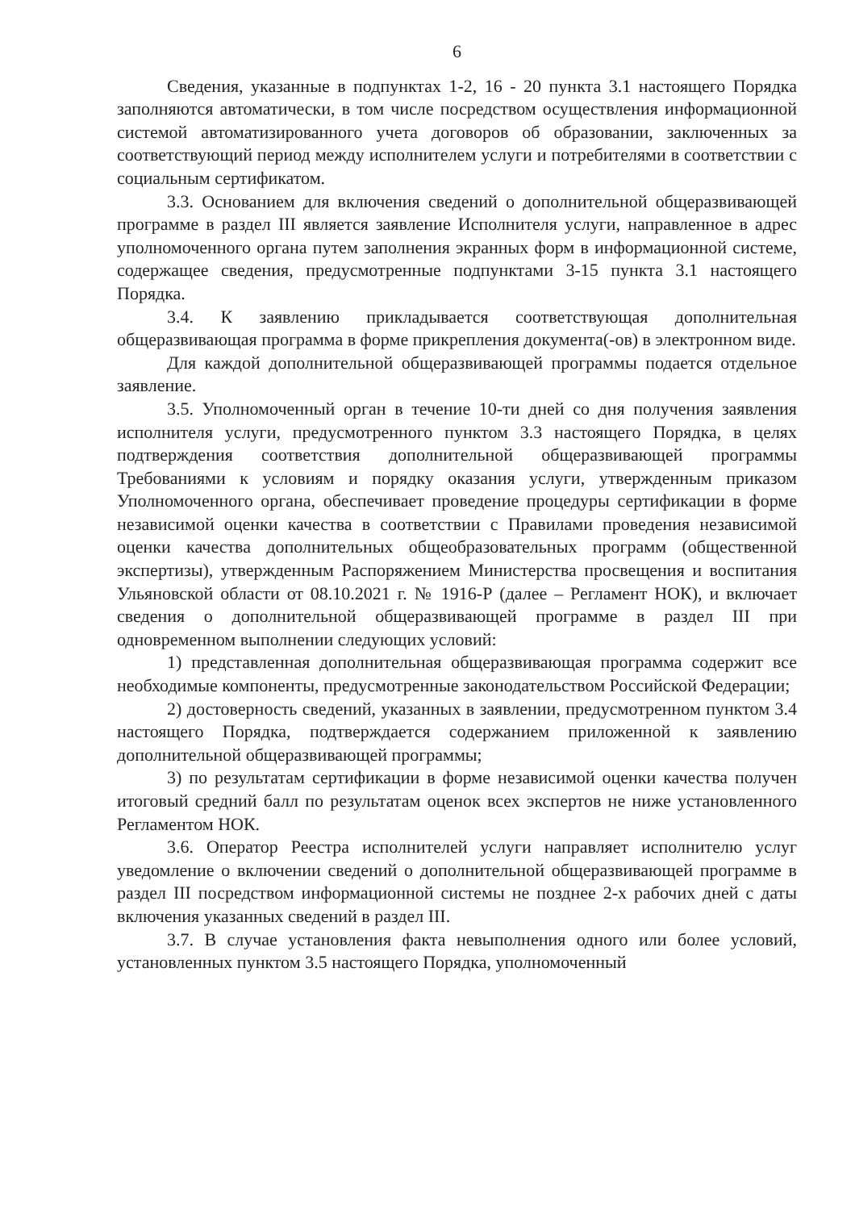6
Сведения, указанные в подпунктах 1-2, 16 - 20 пункта 3.1 настоящего Порядка заполняются автоматически, в том числе посредством осуществления информационной системой автоматизированного учета договоров об образовании, заключенных за соответствующий период между исполнителем услуги и потребителями в соответствии с социальным сертификатом.
3.3. Основанием для включения сведений о дополнительной общеразвивающей программе в раздел III является заявление Исполнителя услуги, направленное в адрес уполномоченного органа путем заполнения экранных форм в информационной системе, содержащее сведения, предусмотренные подпунктами 3-15 пункта 3.1 настоящего Порядка.
3.4. К заявлению прикладывается соответствующая дополнительная общеразвивающая программа в форме прикрепления документа(-ов) в электронном виде.
Для каждой дополнительной общеразвивающей программы подается отдельное заявление.
3.5. Уполномоченный орган в течение 10-ти дней со дня получения заявления исполнителя услуги, предусмотренного пунктом 3.3 настоящего Порядка, в целях подтверждения соответствия дополнительной общеразвивающей программы Требованиями к условиям и порядку оказания услуги, утвержденным приказом Уполномоченного органа, обеспечивает проведение процедуры сертификации в форме независимой оценки качества в соответствии с Правилами проведения независимой оценки качества дополнительных общеобразовательных программ (общественной экспертизы), утвержденным Распоряжением Министерства просвещения и воспитания Ульяновской области от 08.10.2021 г. № 1916-Р (далее – Регламент НОК), и включает сведения о дополнительной общеразвивающей программе в раздел III при одновременном выполнении следующих условий:
1) представленная дополнительная общеразвивающая программа содержит все необходимые компоненты, предусмотренные законодательством Российской Федерации;
2) достоверность сведений, указанных в заявлении, предусмотренном пунктом 3.4 настоящего Порядка, подтверждается содержанием приложенной к заявлению дополнительной общеразвивающей программы;
3) по результатам сертификации в форме независимой оценки качества получен итоговый средний балл по результатам оценок всех экспертов не ниже установленного Регламентом НОК.
3.6. Оператор Реестра исполнителей услуги направляет исполнителю услуг уведомление о включении сведений о дополнительной общеразвивающей программе в раздел III посредством информационной системы не позднее 2-х рабочих дней с даты включения указанных сведений в раздел III.
3.7. В случае установления факта невыполнения одного или более условий, установленных пунктом 3.5 настоящего Порядка, уполномоченный